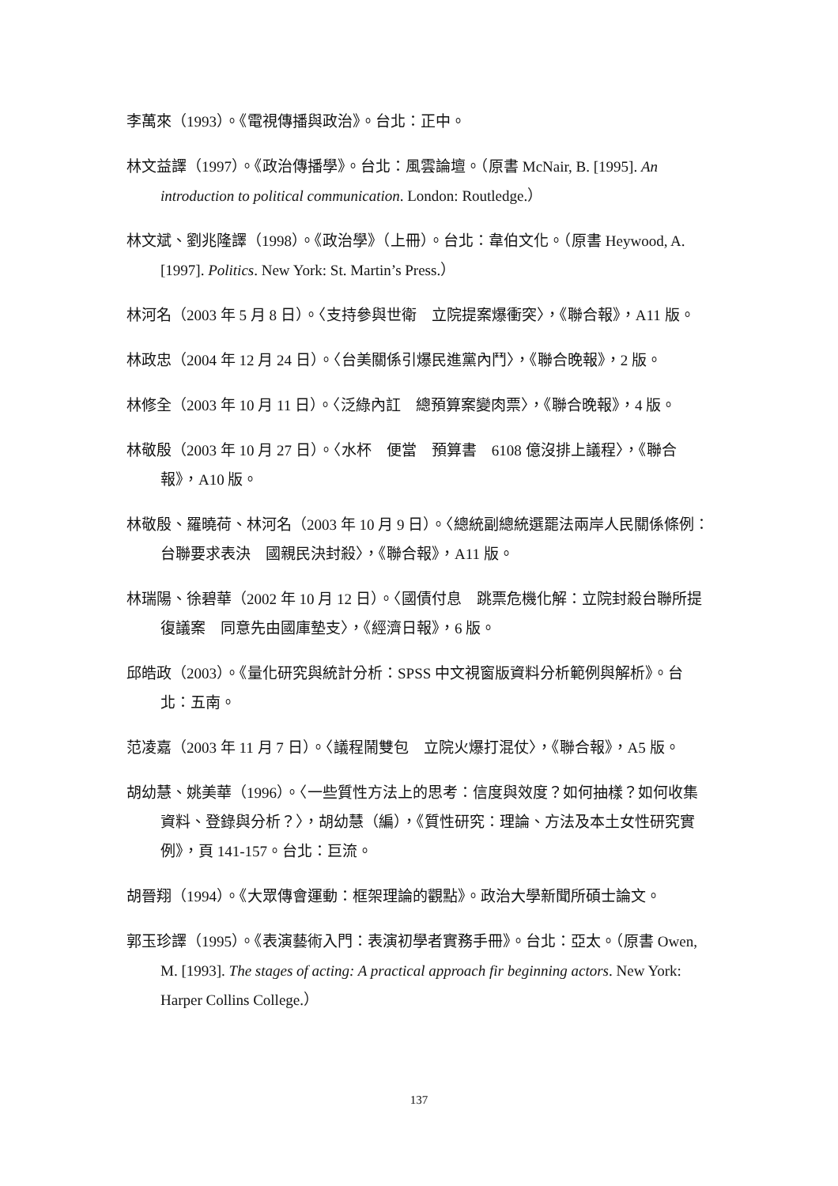李萬來（1993）。《電視傳播與政治》。台北：正中。
林文益譯（1997）。《政治傳播學》。台北：風雲論壇。（原書 McNair, B. [1995]. An introduction to political communication. London: Routledge.）
林文斌、劉兆隆譯（1998）。《政治學》（上冊）。台北：韋伯文化。（原書 Heywood, A. [1997]. Politics. New York: St. Martin’s Press.）
林河名（2003 年 5 月 8 日）。〈支持參與世衛　立院提案爆衝突〉，《聯合報》，A11 版。
林政忠（2004 年 12 月 24 日）。〈台美關係引爆民進黨內鬥〉，《聯合晚報》，2 版。
林修全（2003 年 10 月 11 日）。〈泛綠內訌　總預算案變肉票〉，《聯合晚報》，4 版。
林敬殷（2003 年 10 月 27 日）。〈水杯　便當　預算書　6108 億沒排上議程〉，《聯合報》，A10 版。
林敬殷、羅曉荷、林河名（2003 年 10 月 9 日）。〈總統副總統選罷法兩岸人民關係條例：台聯要求表決　國親民決封殺〉，《聯合報》，A11 版。
林瑞陽、徐碧華（2002 年 10 月 12 日）。〈國債付息　跳票危機化解：立院封殺台聯所提復議案　同意先由國庫墊支〉，《經濟日報》，6 版。
邱皓政（2003）。《量化研究與統計分析：SPSS 中文視窗版資料分析範例與解析》。台北：五南。
范凌嘉（2003 年 11 月 7 日）。〈議程鬧雙包　立院火爆打混仗〉，《聯合報》，A5 版。
胡幼慧、姚美華（1996）。〈一些質性方法上的思考：信度與效度？如何抽樣？如何收集資料、登錄與分析？〉，胡幼慧（編），《質性研究：理論、方法及本土女性研究實例》，頁 141-157。台北：巨流。
胡晉翔（1994）。《大眾傳會運動：框架理論的觀點》。政治大學新聞所碩士論文。
郭玉珍譯（1995）。《表演藝術入門：表演初學者實務手冊》。台北：亞太。（原書 Owen, M. [1993]. The stages of acting: A practical approach fir beginning actors. New York: Harper Collins College.）
137